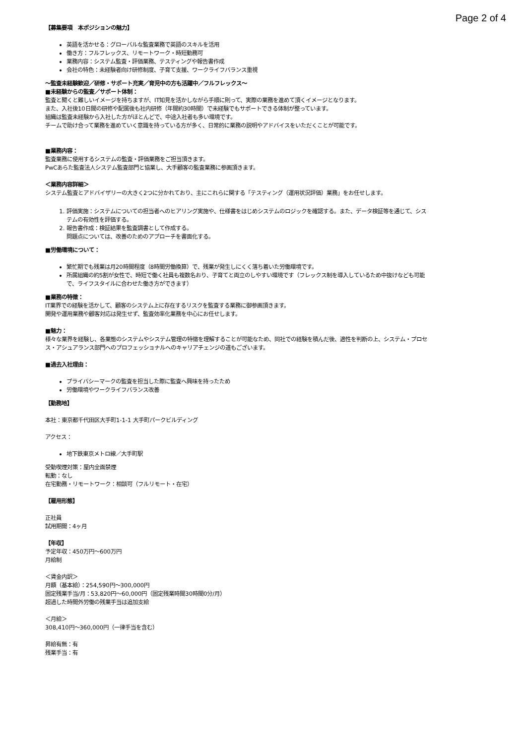Page 2 of 4
【募集要項　本ポジションの魅力】
英語を活かせる：グローバルな監査業務で英語のスキルを活用
働き方：フルフレックス、リモートワーク・時短勤務可
業務内容：システム監査・評価業務、テスティングや報告書作成
会社の特色：未経験者向け研修制度、子育て支援、ワークライフバランス重視
〜監査未経験歓迎／研修・サポート充実／育児中の方も活躍中／フルフレックス〜
■未経験からの監査／サポート体制：
監査と聞くと難しいイメージを持ちますが、IT知見を活かしながら手順に則って、実際の業務を進めて頂くイメージとなります。
また、入社後10日間の研修や配属後も社内研修（年間約30時間）で未経験でもサポートできる体制が整っています。
組織は監査未経験から入社した方がほとんどで、中途入社者も多い環境です。
チームで助け合って業務を進めていく意識を持っている方が多く、日常的に業務の説明やアドバイスをいただくことが可能です。
■業務内容：
監査業務に使用するシステムの監査・評価業務をご担当頂きます。
PwCあらた監査法人システム監査部門と協業し、大手顧客の監査業務に参画頂きます。
＜業務内容詳細＞
システム監査とアドバイザリーの大きく2つに分かれており、主にこれらに関する「テスティング（運用状況評価）業務」をお任せします。
1. 評価実施：システムについての担当者へのヒアリング実施や、仕様書をはじめシステムのロジックを確認する。また、データ検証等を通じて、システムの有効性を評価する。
2. 報告書作成：検証結果を監査調書として作成する。
問題点については、改善のためのアプローチを書面化する。
■労働環境について：
繁忙期でも残業は月20時間程度（8時間労働換算）で、残業が発生しにくく落ち着いた労働環境です。
所属組織の約5割が女性で、時短で働く社員も複数名おり、子育てと両立のしやすい環境です（フレックス制を導入しているため中抜けなども可能で、ライフスタイルに合わせた働き方ができます）
■業務の特徴：
IT業界での経験を活かして、顧客のシステム上に存在するリスクを監査する業務に御参画頂きます。
開発や運用業務や顧客対応は発生せず、監査効率化業務を中心にお任せします。
■魅力：
様々な業界を経験し、各業態のシステムやシステム管理の特徴を理解することが可能なため、同社での経験を積んだ後、適性を判断の上、システム・プロセス・アシュアランス部門へのプロフェッショナルへのキャリアチェンジの道もございます。
■過去入社理由：
プライバシーマークの監査を担当した際に監査へ興味を持ったため
労働環境やワークライフバランス改善
【勤務地】
本社：東京都千代田区大手町1-1-1 大手町パークビルディング
アクセス：
地下鉄東京メトロ線／大手町駅
受動喫煙対策：屋内全面禁煙
転勤：なし
在宅勤務・リモートワーク：相談可（フルリモート・在宅）
【雇用形態】
正社員
試用期間：4ヶ月
【年収】
予定年収：450万円〜600万円
月給制
＜賃金内訳＞
月額（基本給）：254,590円〜300,000円
固定残業手当/月：53,820円〜60,000円（固定残業時間30時間0分/月）
超過した時間外労働の残業手当は追加支給
＜月給＞
308,410円〜360,000円（一律手当を含む）
昇給有無：有
残業手当：有